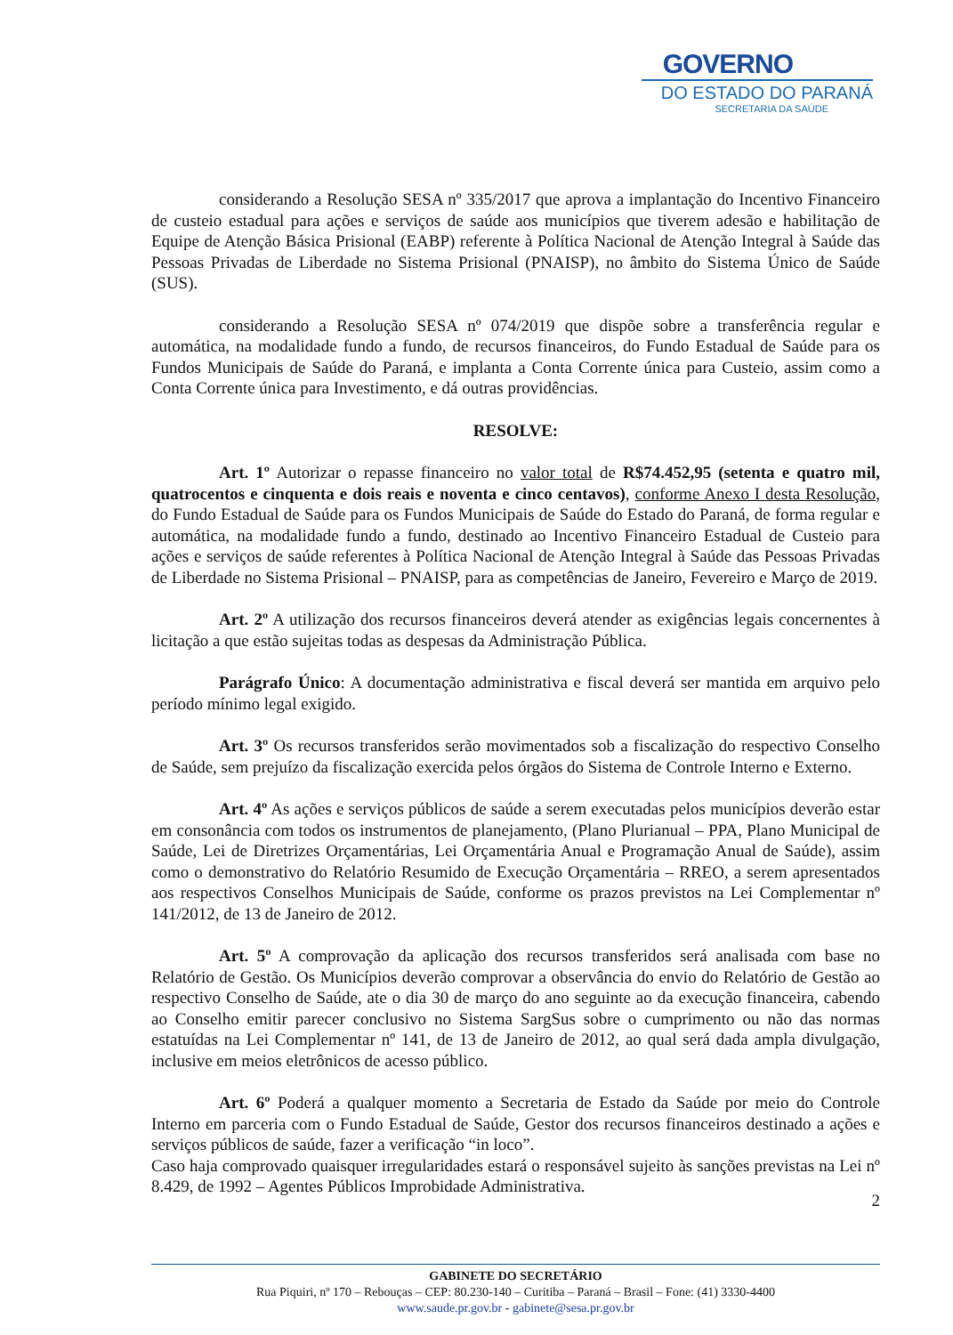GOVERNO
DO ESTADO DO PARANÁ
SECRETARIA DA SAÚDE
considerando a Resolução SESA nº 335/2017 que aprova a implantação do Incentivo Financeiro de custeio estadual para ações e serviços de saúde aos municípios que tiverem adesão e habilitação de Equipe de Atenção Básica Prisional (EABP) referente à Política Nacional de Atenção Integral à Saúde das Pessoas Privadas de Liberdade no Sistema Prisional (PNAISP), no âmbito do Sistema Único de Saúde (SUS).
considerando a Resolução SESA nº 074/2019 que dispõe sobre a transferência regular e automática, na modalidade fundo a fundo, de recursos financeiros, do Fundo Estadual de Saúde para os Fundos Municipais de Saúde do Paraná, e implanta a Conta Corrente única para Custeio, assim como a Conta Corrente única para Investimento, e dá outras providências.
RESOLVE:
Art. 1º Autorizar o repasse financeiro no valor total de R$74.452,95 (setenta e quatro mil, quatrocentos e cinquenta e dois reais e noventa e cinco centavos), conforme Anexo I desta Resolução, do Fundo Estadual de Saúde para os Fundos Municipais de Saúde do Estado do Paraná, de forma regular e automática, na modalidade fundo a fundo, destinado ao Incentivo Financeiro Estadual de Custeio para ações e serviços de saúde referentes à Política Nacional de Atenção Integral à Saúde das Pessoas Privadas de Liberdade no Sistema Prisional – PNAISP, para as competências de Janeiro, Fevereiro e Março de 2019.
Art. 2º A utilização dos recursos financeiros deverá atender as exigências legais concernentes à licitação a que estão sujeitas todas as despesas da Administração Pública.
Parágrafo Único: A documentação administrativa e fiscal deverá ser mantida em arquivo pelo período mínimo legal exigido.
Art. 3º Os recursos transferidos serão movimentados sob a fiscalização do respectivo Conselho de Saúde, sem prejuízo da fiscalização exercida pelos órgãos do Sistema de Controle Interno e Externo.
Art. 4º As ações e serviços públicos de saúde a serem executadas pelos municípios deverão estar em consonância com todos os instrumentos de planejamento, (Plano Plurianual – PPA, Plano Municipal de Saúde, Lei de Diretrizes Orçamentárias, Lei Orçamentária Anual e Programação Anual de Saúde), assim como o demonstrativo do Relatório Resumido de Execução Orçamentária – RREO, a serem apresentados aos respectivos Conselhos Municipais de Saúde, conforme os prazos previstos na Lei Complementar nº 141/2012, de 13 de Janeiro de 2012.
Art. 5º A comprovação da aplicação dos recursos transferidos será analisada com base no Relatório de Gestão. Os Municípios deverão comprovar a observância do envio do Relatório de Gestão ao respectivo Conselho de Saúde, ate o dia 30 de março do ano seguinte ao da execução financeira, cabendo ao Conselho emitir parecer conclusivo no Sistema SargSus sobre o cumprimento ou não das normas estatuídas na Lei Complementar nº 141, de 13 de Janeiro de 2012, ao qual será dada ampla divulgação, inclusive em meios eletrônicos de acesso público.
Art. 6º Poderá a qualquer momento a Secretaria de Estado da Saúde por meio do Controle Interno em parceria com o Fundo Estadual de Saúde, Gestor dos recursos financeiros destinado a ações e serviços públicos de saúde, fazer a verificação “in loco”.
Caso haja comprovado quaisquer irregularidades estará o responsável sujeito às sanções previstas na Lei nº 8.429, de 1992 – Agentes Públicos Improbidade Administrativa.
2
GABINETE DO SECRETÁRIO
Rua Piquiri, nº 170 – Rebouças – CEP: 80.230-140 – Curitiba – Paraná – Brasil – Fone: (41) 3330-4400
www.saude.pr.gov.br - gabinete@sesa.pr.gov.br